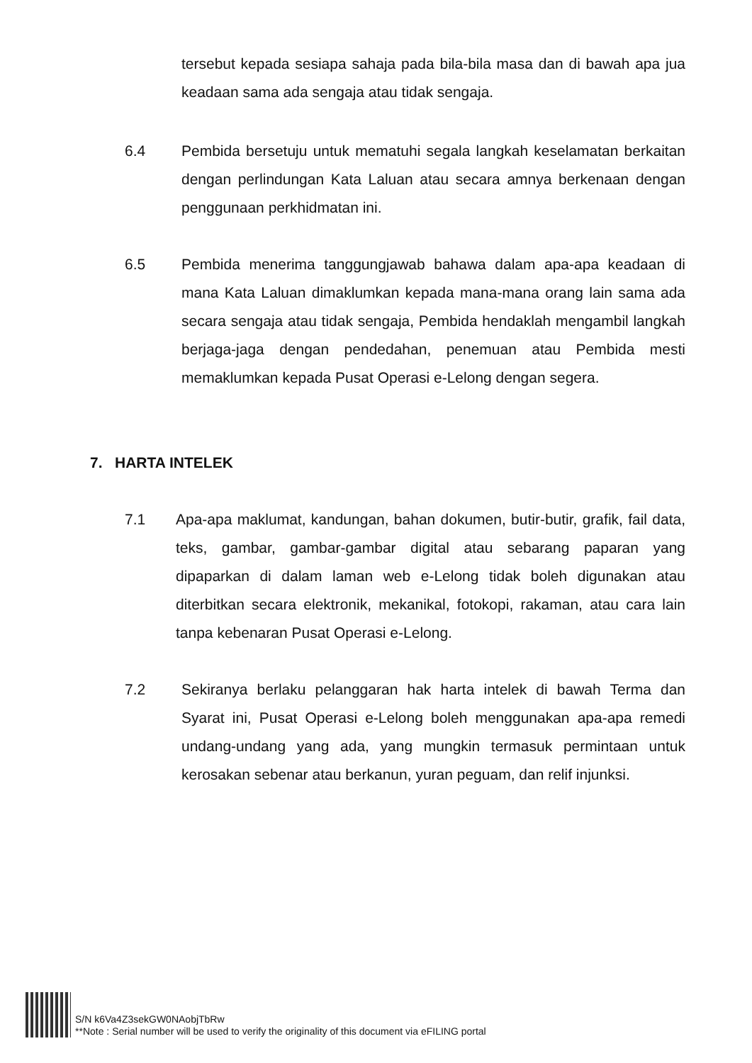tersebut kepada sesiapa sahaja pada bila-bila masa dan di bawah apa jua keadaan sama ada sengaja atau tidak sengaja.
6.4 Pembida bersetuju untuk mematuhi segala langkah keselamatan berkaitan dengan perlindungan Kata Laluan atau secara amnya berkenaan dengan penggunaan perkhidmatan ini.
6.5 Pembida menerima tanggungjawab bahawa dalam apa-apa keadaan di mana Kata Laluan dimaklumkan kepada mana-mana orang lain sama ada secara sengaja atau tidak sengaja, Pembida hendaklah mengambil langkah berjaga-jaga dengan pendedahan, penemuan atau Pembida mesti memaklumkan kepada Pusat Operasi e-Lelong dengan segera.
7. HARTA INTELEK
7.1 Apa-apa maklumat, kandungan, bahan dokumen, butir-butir, grafik, fail data, teks, gambar, gambar-gambar digital atau sebarang paparan yang dipaparkan di dalam laman web e-Lelong tidak boleh digunakan atau diterbitkan secara elektronik, mekanikal, fotokopi, rakaman, atau cara lain tanpa kebenaran Pusat Operasi e-Lelong.
7.2 Sekiranya berlaku pelanggaran hak harta intelek di bawah Terma dan Syarat ini, Pusat Operasi e-Lelong boleh menggunakan apa-apa remedi undang-undang yang ada, yang mungkin termasuk permintaan untuk kerosakan sebenar atau berkanun, yuran peguam, dan relif injunksi.
S/N k6Va4Z3sekGW0NAobjTbRw
**Note : Serial number will be used to verify the originality of this document via eFILING portal